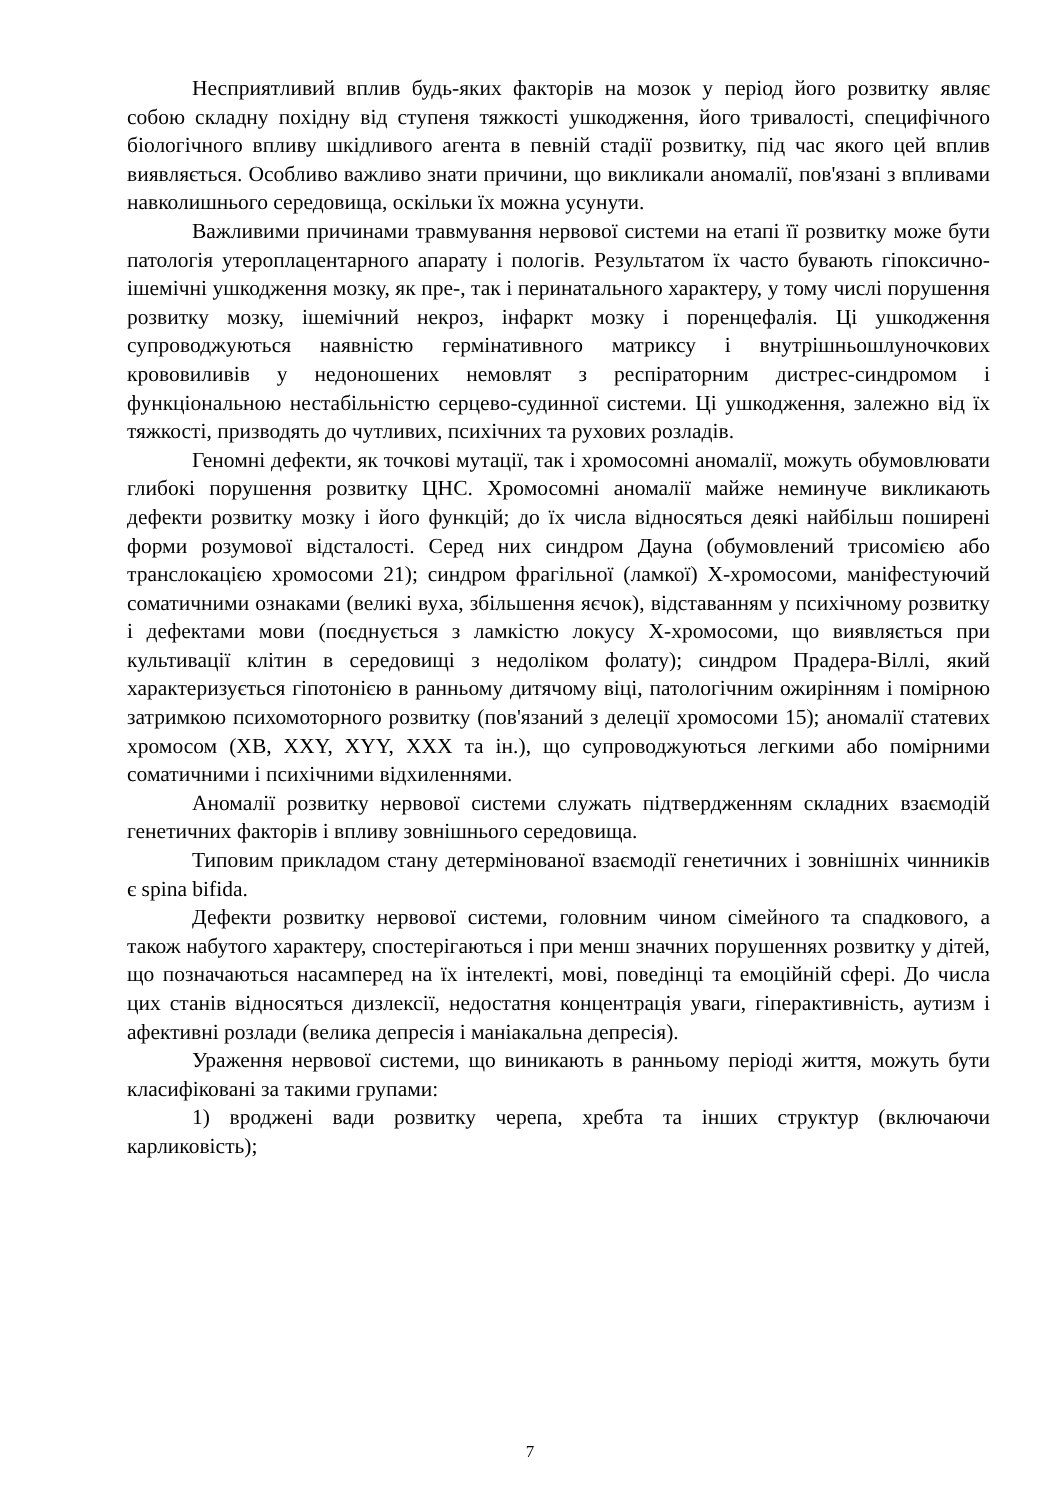Несприятливий вплив будь-яких факторів на мозок у період його розвитку являє собою складну похідну від ступеня тяжкості ушкодження, його тривалості, специфічного біологічного впливу шкідливого агента в певній стадії розвитку, під час якого цей вплив виявляється. Особливо важливо знати причини, що викликали аномалії, пов'язані з впливами навколишнього середовища, оскільки їх можна усунути.
Важливими причинами травмування нервової системи на етапі її розвитку може бути патологія утероплацентарного апарату і пологів. Результатом їх часто бувають гіпоксично-ішемічні ушкодження мозку, як пре-, так і перинатального характеру, у тому числі порушення розвитку мозку, ішемічний некроз, інфаркт мозку і поренцефалія. Ці ушкодження супроводжуються наявністю гермінативного матриксу і внутрішньошлуночкових крововиливів у недоношених немовлят з респіраторним дистрес-синдромом і функціональною нестабільністю серцево-судинної системи. Ці ушкодження, залежно від їх тяжкості, призводять до чутливих, психічних та рухових розладів.
Геномні дефекти, як точкові мутації, так і хромосомні аномалії, можуть обумовлювати глибокі порушення розвитку ЦНС. Хромосомні аномалії майже неминуче викликають дефекти розвитку мозку і його функцій; до їх числа відносяться деякі найбільш поширені форми розумової відсталості. Серед них синдром Дауна (обумовлений трисомією або транслокацією хромосоми 21); синдром фрагільної (ламкої) Х-хромосоми, маніфестуючий соматичними ознаками (великі вуха, збільшення яєчок), відставанням у психічному розвитку і дефектами мови (поєднується з ламкістю локусу Х-хромосоми, що виявляється при культивації клітин в середовищі з недоліком фолату); синдром Прадера-Віллі, який характеризується гіпотонією в ранньому дитячому віці, патологічним ожирінням і помірною затримкою психомоторного розвитку (пов'язаний з делеції хромосоми 15); аномалії статевих хромосом (ХВ, XXY, XYY, XXX та ін.), що супроводжуються легкими або помірними соматичними і психічними відхиленнями.
Аномалії розвитку нервової системи служать підтвердженням складних взаємодій генетичних факторів і впливу зовнішнього середовища.
Типовим прикладом стану детермінованої взаємодії генетичних і зовнішніх чинників є spina bifida.
Дефекти розвитку нервової системи, головним чином сімейного та спадкового, а також набутого характеру, спостерігаються і при менш значних порушеннях розвитку у дітей, що позначаються насамперед на їх інтелекті, мові, поведінці та емоційній сфері. До числа цих станів відносяться дизлексії, недостатня концентрація уваги, гіперактивність, аутизм і афективні розлади (велика депресія і маніакальна депресія).
Ураження нервової системи, що виникають в ранньому періоді життя, можуть бути класифіковані за такими групами:
1) вроджені вади розвитку черепа, хребта та інших структур (включаючи карликовість);
7